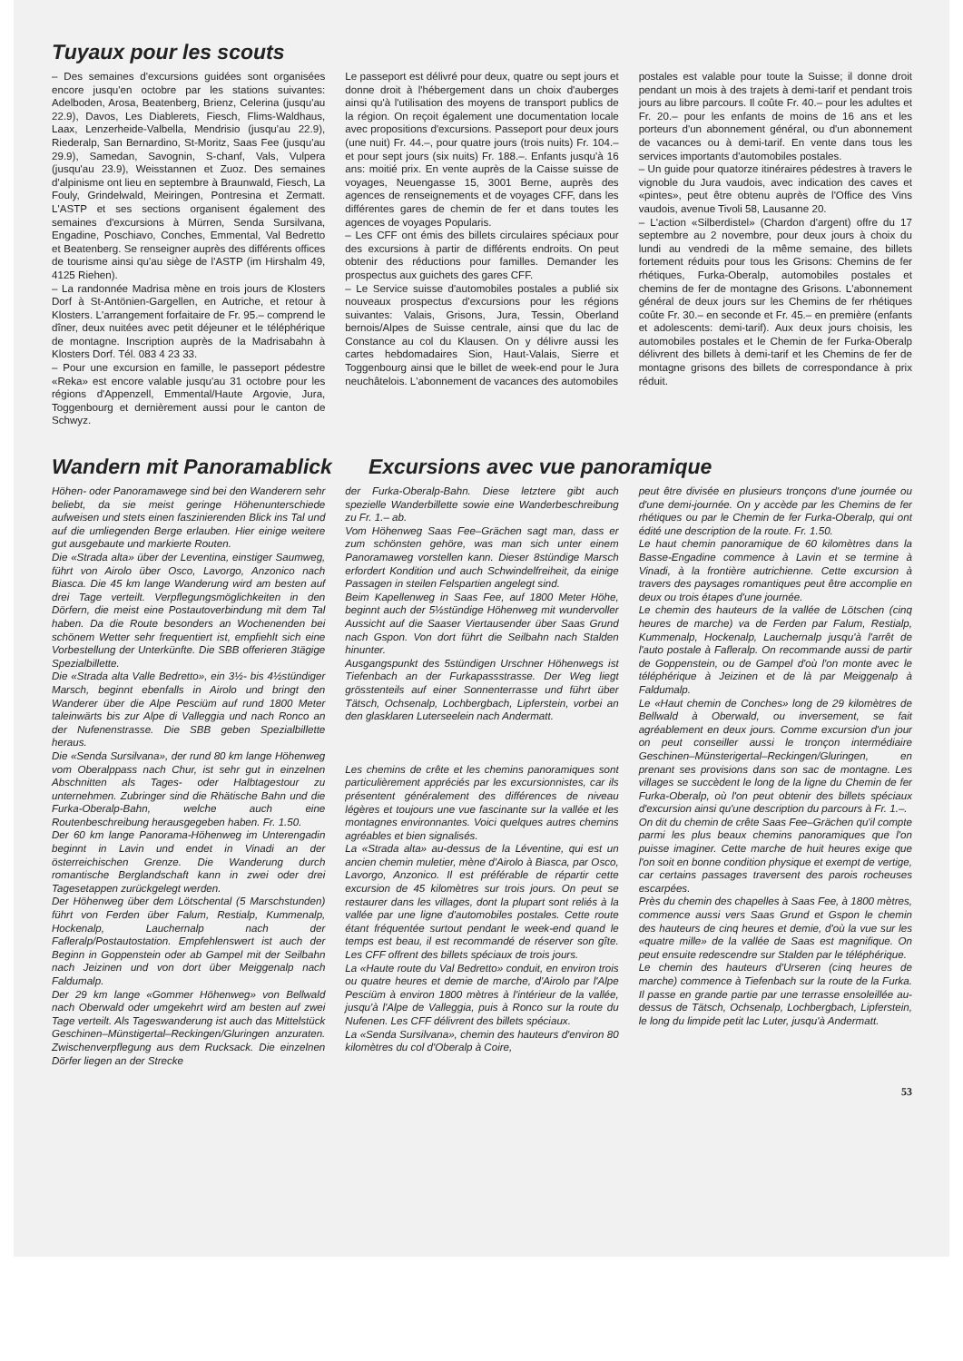Tuyaux pour les scouts
– Des semaines d'excursions guidées sont organisées encore jusqu'en octobre par les stations suivantes: Adelboden, Arosa, Beatenberg, Brienz, Celerina (jusqu'au 22.9), Davos, Les Diablerets, Fiesch, Flims-Waldhaus, Laax, Lenzerheide-Valbella, Mendrisio (jusqu'au 22.9), Riederalp, San Bernardino, St-Moritz, Saas Fee (jusqu'au 29.9), Samedan, Savognin, S-chanf, Vals, Vulpera (jusqu'au 23.9), Weisstannen et Zuoz. Des semaines d'alpinisme ont lieu en septembre à Braunwald, Fiesch, La Fouly, Grindelwald, Meiringen, Pontresina et Zermatt. L'ASTP et ses sections organisent également des semaines d'excursions à Mürren, Senda Sursilvana, Engadine, Poschiavo, Conches, Emmental, Val Bedretto et Beatenberg. Se renseigner auprès des différents offices de tourisme ainsi qu'au siège de l'ASTP (im Hirshalm 49, 4125 Riehen).
– La randonnée Madrisa mène en trois jours de Klosters Dorf à St-Antönien-Gargellen, en Autriche, et retour à Klosters. L'arrangement forfaitaire de Fr. 95.– comprend le dîner, deux nuitées avec petit déjeuner et le téléphérique de montagne. Inscription auprès de la Madrisabahn à Klosters Dorf. Tél. 083 4 23 33.
– Pour une excursion en famille, le passeport pédestre «Reka» est encore valable jusqu'au 31 octobre pour les régions d'Appenzell, Emmental/Haute Argovie, Jura, Toggenbourg et dernièrement aussi pour le canton de Schwyz.
Le passeport est délivré pour deux, quatre ou sept jours et donne droit à l'hébergement dans un choix d'auberges ainsi qu'à l'utilisation des moyens de transport publics de la région. On reçoit également une documentation locale avec propositions d'excursions. Passeport pour deux jours (une nuit) Fr. 44.–, pour quatre jours (trois nuits) Fr. 104.– et pour sept jours (six nuits) Fr. 188.–. Enfants jusqu'à 16 ans: moitié prix. En vente auprès de la Caisse suisse de voyages, Neuengasse 15, 3001 Berne, auprès des agences de renseignements et de voyages CFF, dans les différentes gares de chemin de fer et dans toutes les agences de voyages Popularis.
– Les CFF ont émis des billets circulaires spéciaux pour des excursions à partir de différents endroits. On peut obtenir des réductions pour familles. Demander les prospectus aux guichets des gares CFF.
– Le Service suisse d'automobiles postales a publié six nouveaux prospectus d'excursions pour les régions suivantes: Valais, Grisons, Jura, Tessin, Oberland bernois/Alpes de Suisse centrale, ainsi que du lac de Constance au col du Klausen. On y délivre aussi les cartes hebdomadaires Sion, Haut-Valais, Sierre et Toggenbourg ainsi que le billet de week-end pour le Jura neuchâtelois. L'abonnement de vacances des automobiles
postales est valable pour toute la Suisse; il donne droit pendant un mois à des trajets à demi-tarif et pendant trois jours au libre parcours. Il coûte Fr. 40.– pour les adultes et Fr. 20.– pour les enfants de moins de 16 ans et les porteurs d'un abonnement général, ou d'un abonnement de vacances ou à demi-tarif. En vente dans tous les services importants d'automobiles postales.
– Un guide pour quatorze itinéraires pédestres à travers le vignoble du Jura vaudois, avec indication des caves et «pintes», peut être obtenu auprès de l'Office des Vins vaudois, avenue Tivoli 58, Lausanne 20.
– L'action «Silberdistel» (Chardon d'argent) offre du 17 septembre au 2 novembre, pour deux jours à choix du lundi au vendredi de la même semaine, des billets fortement réduits pour tous les Grisons: Chemins de fer rhétiques, Furka-Oberalp, automobiles postales et chemins de fer de montagne des Grisons. L'abonnement général de deux jours sur les Chemins de fer rhétiques coûte Fr. 30.– en seconde et Fr. 45.– en première (enfants et adolescents: demi-tarif). Aux deux jours choisis, les automobiles postales et le Chemin de fer Furka-Oberalp délivrent des billets à demi-tarif et les Chemins de fer de montagne grisons des billets de correspondance à prix réduit.
Wandern mit Panoramablick Excursions avec vue panoramique
Höhen- oder Panoramawege sind bei den Wanderern sehr beliebt, da sie meist geringe Höhenunterschiede aufweisen und stets einen faszinierenden Blick ins Tal und auf die umliegenden Berge erlauben. Hier einige weitere gut ausgebaute und markierte Routen.
Die «Strada alta» über der Leventina, einstiger Saumweg, führt von Airolo über Osco, Lavorgo, Anzonico nach Biasca. Die 45 km lange Wanderung wird am besten auf drei Tage verteilt. Verpflegungsmöglichkeiten in den Dörfern, die meist eine Postautoverbindung mit dem Tal haben. Da die Route besonders an Wochenenden bei schönem Wetter sehr frequentiert ist, empfiehlt sich eine Vorbestellung der Unterkünfte. Die SBB offerieren 3tägige Spezialbillette.
Die «Strada alta Valle Bedretto», ein 3½- bis 4½stündiger Marsch, beginnt ebenfalls in Airolo und bringt den Wanderer über die Alpe Pesciüm auf rund 1800 Meter taleinwärts bis zur Alpe di Valleggia und nach Ronco an der Nufenenstrasse. Die SBB geben Spezialbillette heraus.
Die «Senda Sursilvana», der rund 80 km lange Höhenweg vom Oberalppass nach Chur, ist sehr gut in einzelnen Abschnitten als Tages- oder Halbtagestour zu unternehmen. Zubringer sind die Rhätische Bahn und die Furka-Oberalp-Bahn, welche auch eine Routenbeschreibung herausgegeben haben. Fr. 1.50.
Der 60 km lange Panorama-Höhenweg im Unterengadin beginnt in Lavin und endet in Vinadi an der österreichischen Grenze. Die Wanderung durch romantische Berglandschaft kann in zwei oder drei Tagesetappen zurückgelegt werden.
Der Höhenweg über dem Lötschental (5 Marschstunden) führt von Ferden über Falum, Restialp, Kummenalp, Hockenalp, Lauchernalp nach der Fafleralp/Postautostation. Empfehlenswert ist auch der Beginn in Goppenstein oder ab Gampel mit der Seilbahn nach Jeizinen und von dort über Meiggenalp nach Faldumalp.
Der 29 km lange «Gommer Höhenweg» von Bellwald nach Oberwald oder umgekehrt wird am besten auf zwei Tage verteilt. Als Tageswanderung ist auch das Mittelstück Geschinen–Münstigertal–Reckingen/Gluringen anzuraten. Zwischenverpflegung aus dem Rucksack. Die einzelnen Dörfer liegen an der Strecke
der Furka-Oberalp-Bahn. Diese letztere gibt auch spezielle Wanderbillette sowie eine Wanderbeschreibung zu Fr. 1.– ab.
Vom Höhenweg Saas Fee–Grächen sagt man, dass er zum schönsten gehöre, was man sich unter einem Panoramaweg vorstellen kann. Dieser 8stündige Marsch erfordert Kondition und auch Schwindelfreiheit, da einige Passagen in steilen Felspartien angelegt sind.
Beim Kapellenweg in Saas Fee, auf 1800 Meter Höhe, beginnt auch der 5½stündige Höhenweg mit wundervoller Aussicht auf die Saaser Viertausender über Saas Grund nach Gspon. Von dort führt die Seilbahn nach Stalden hinunter.
Ausgangspunkt des 5stündigen Urschner Höhenwegs ist Tiefenbach an der Furkapassstrasse. Der Weg liegt grösstenteils auf einer Sonnenterrasse und führt über Tätsch, Ochsenalp, Lochbergbach, Lipferstein, vorbei an den glasklaren Luterseelein nach Andermatt.
Les chemins de crête et les chemins panoramiques sont particulièrement appréciés par les excursionnistes, car ils présentent généralement des différences de niveau légères et toujours une vue fascinante sur la vallée et les montagnes environnantes. Voici quelques autres chemins agréables et bien signalisés.
La «Strada alta» au-dessus de la Léventine, qui est un ancien chemin muletier, mène d'Airolo à Biasca, par Osco, Lavorgo, Anzonico. Il est préférable de répartir cette excursion de 45 kilomètres sur trois jours. On peut se restaurer dans les villages, dont la plupart sont reliés à la vallée par une ligne d'automobiles postales. Cette route étant fréquentée surtout pendant le week-end quand le temps est beau, il est recommandé de réserver son gîte. Les CFF offrent des billets spéciaux de trois jours.
La «Haute route du Val Bedretto» conduit, en environ trois ou quatre heures et demie de marche, d'Airolo par l'Alpe Pesciüm à environ 1800 mètres à l'intérieur de la vallée, jusqu'à l'Alpe de Valleggia, puis à Ronco sur la route du Nufenen. Les CFF délivrent des billets spéciaux.
La «Senda Sursilvana», chemin des hauteurs d'environ 80 kilomètres du col d'Oberalp à Coire,
peut être divisée en plusieurs tronçons d'une journée ou d'une demi-journée. On y accède par les Chemins de fer rhétiques ou par le Chemin de fer Furka-Oberalp, qui ont édité une description de la route. Fr. 1.50.
Le haut chemin panoramique de 60 kilomètres dans la Basse-Engadine commence à Lavin et se termine à Vinadi, à la frontière autrichienne. Cette excursion à travers des paysages romantiques peut être accomplie en deux ou trois étapes d'une journée.
Le chemin des hauteurs de la vallée de Lötschen (cinq heures de marche) va de Ferden par Falum, Restialp, Kummenalp, Hockenalp, Lauchernalp jusqu'à l'arrêt de l'auto postale à Fafleralp. On recommande aussi de partir de Goppenstein, ou de Gampel d'où l'on monte avec le téléphérique à Jeizinen et de là par Meiggenalp à Faldumalp.
Le «Haut chemin de Conches» long de 29 kilomètres de Bellwald à Oberwald, ou inversement, se fait agréablement en deux jours. Comme excursion d'un jour on peut conseiller aussi le tronçon intermédiaire Geschinen–Münsterigertal–Reckingen/Gluringen, en prenant ses provisions dans son sac de montagne. Les villages se succèdent le long de la ligne du Chemin de fer Furka-Oberalp, où l'on peut obtenir des billets spéciaux d'excursion ainsi qu'une description du parcours à Fr. 1.–.
On dit du chemin de crête Saas Fee–Grächen qu'il compte parmi les plus beaux chemins panoramiques que l'on puisse imaginer. Cette marche de huit heures exige que l'on soit en bonne condition physique et exempt de vertige, car certains passages traversent des parois rocheuses escarpées.
Près du chemin des chapelles à Saas Fee, à 1800 mètres, commence aussi vers Saas Grund et Gspon le chemin des hauteurs de cinq heures et demie, d'où la vue sur les «quatre mille» de la vallée de Saas est magnifique. On peut ensuite redescendre sur Stalden par le téléphérique.
Le chemin des hauteurs d'Urseren (cinq heures de marche) commence à Tiefenbach sur la route de la Furka. Il passe en grande partie par une terrasse ensoleillée au-dessus de Tätsch, Ochsenalp, Lochbergbach, Lipferstein, le long du limpide petit lac Luter, jusqu'à Andermatt.
53